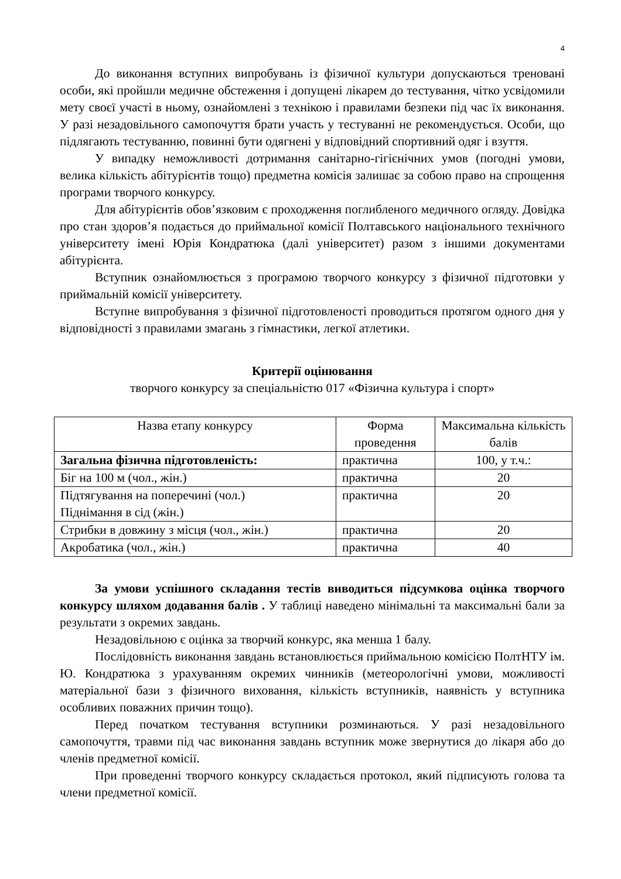4
До виконання вступних випробувань із фізичної культури допускаються треновані особи, які пройшли медичне обстеження і допущені лікарем до тестування, чітко усвідомили мету своєї участі в ньому, ознайомлені з технікою і правилами безпеки під час їх виконання. У разі незадовільного самопочуття брати участь у тестуванні не рекомендується. Особи, що підлягають тестуванню, повинні бути одягнені у відповідний спортивний одяг і взуття.
У випадку неможливості дотримання санітарно-гігієнічних умов (погодні умови, велика кількість абітурієнтів тощо) предметна комісія залишає за собою право на спрощення програми творчого конкурсу.
Для абітурієнтів обов’язковим є проходження поглибленого медичного огляду. Довідка про стан здоров’я подається до приймальної комісії Полтавського національного технічного університету імені Юрія Кондратюка (далі університет) разом з іншими документами абітурієнта.
Вступник ознайомлюється з програмою творчого конкурсу з фізичної підготовки у приймальній комісії університету.
Вступне випробування з фізичної підготовленості проводиться протягом одного дня у відповідності з правилами змагань з гімнастики, легкої атлетики.
Критерії оцінювання
творчого конкурсу за спеціальністю 017 «Фізична культура і спорт»
| Назва етапу конкурсу | Форма проведення | Максимальна кількість балів |
| --- | --- | --- |
| Загальна фізична підготовленість: | практична | 100, у т.ч.: |
| Біг на 100 м (чол., жін.) | практична | 20 |
| Підтягування на поперечині (чол.) Піднімання в сід (жін.) | практична | 20 |
| Стрибки в довжину з місця (чол., жін.) | практична | 20 |
| Акробатика (чол., жін.) | практична | 40 |
За умови успішного складання тестів виводиться підсумкова оцінка творчого конкурсу шляхом додавання балів . У таблиці наведено мінімальні та максимальні бали за результати з окремих завдань.
Незадовільною є оцінка за творчий конкурс, яка менша 1 балу.
Послідовність виконання завдань встановлюється приймальною комісією ПолтНТУ ім. Ю. Кондратюка з урахуванням окремих чинників (метеорологічні умови, можливості матеріальної бази з фізичного виховання, кількість вступників, наявність у вступника особливих поважних причин тощо).
Перед початком тестування вступники розминаються. У разі незадовільного самопочуття, травми під час виконання завдань вступник може звернутися до лікаря або до членів предметної комісії.
При проведенні творчого конкурсу складається протокол, який підписують голова та члени предметної комісії.